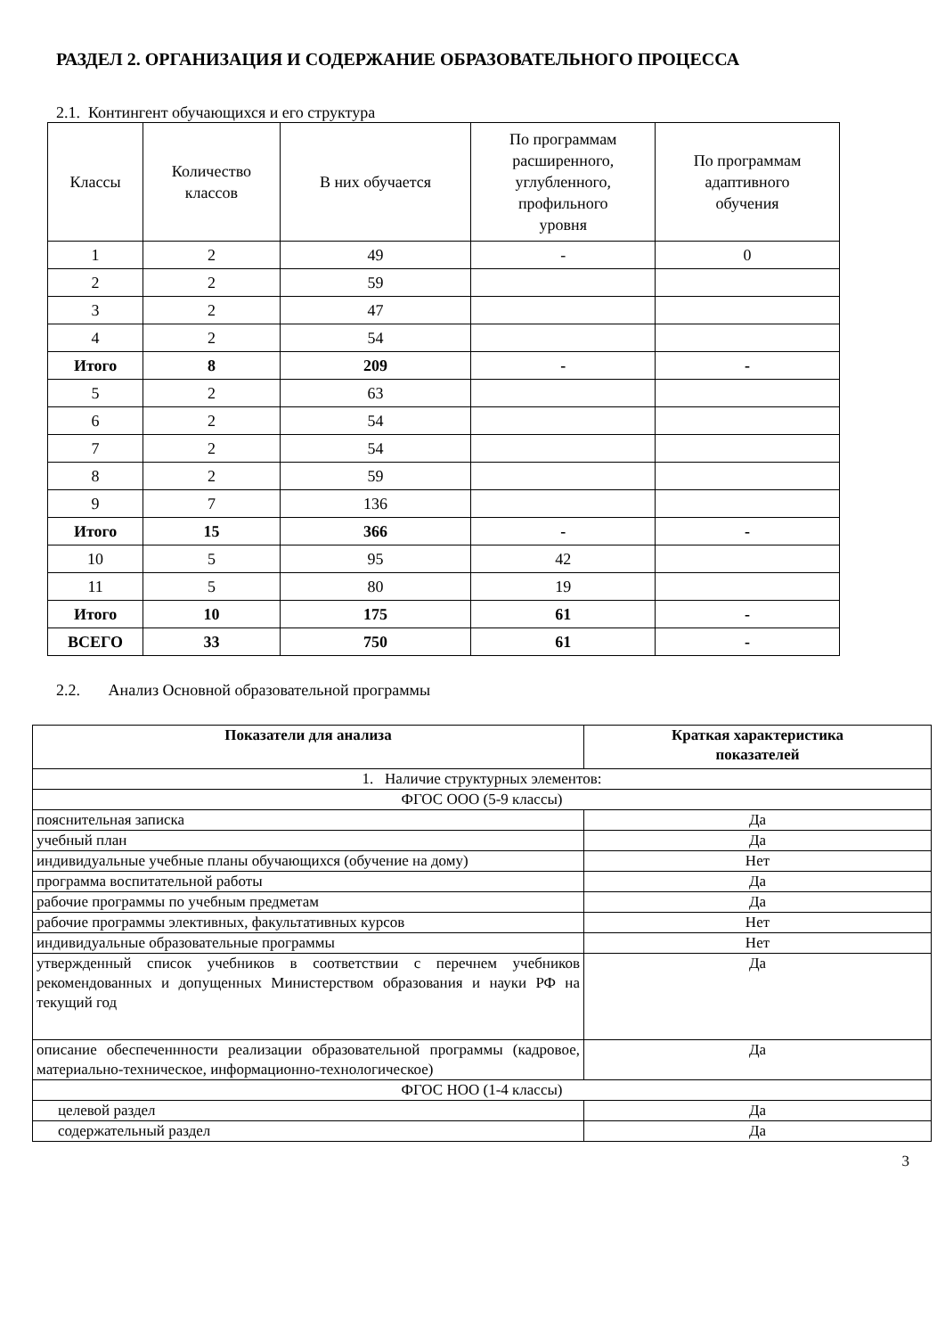РАЗДЕЛ 2. ОРГАНИЗАЦИЯ И СОДЕРЖАНИЕ ОБРАЗОВАТЕЛЬНОГО ПРОЦЕССА
2.1. Контингент обучающихся и его структура
| Классы | Количество классов | В них обучается | По программам расширенного, углубленного, профильного уровня | По программам адаптивного обучения |
| --- | --- | --- | --- | --- |
| 1 | 2 | 49 | - | 0 |
| 2 | 2 | 59 | | |
| 3 | 2 | 47 | | |
| 4 | 2 | 54 | | |
| Итого | 8 | 209 | - | - |
| 5 | 2 | 63 | | |
| 6 | 2 | 54 | | |
| 7 | 2 | 54 | | |
| 8 | 2 | 59 | | |
| 9 | 7 | 136 | | |
| Итого | 15 | 366 | - | - |
| 10 | 5 | 95 | 42 | |
| 11 | 5 | 80 | 19 | |
| Итого | 10 | 175 | 61 | - |
| ВСЕГО | 33 | 750 | 61 | - |
2.2. Анализ Основной образовательной программы
| Показатели для анализа | Краткая характеристика показателей |
| --- | --- |
| 1. Наличие структурных элементов: | |
| ФГОС ООО (5-9 классы) | |
| пояснительная записка | Да |
| учебный план | Да |
| индивидуальные учебные планы обучающихся (обучение на дому) | Нет |
| программа воспитательной работы | Да |
| рабочие программы по учебным предметам | Да |
| рабочие программы элективных, факультативных курсов | Нет |
| индивидуальные образовательные программы | Нет |
| утвержденный список учебников в соответствии с перечнем учебников рекомендованных и допущенных Министерством образования и науки РФ на текущий год | Да |
| описание обеспеченнности реализации образовательной программы (кадровое, материально-техническое, информационно-технологическое) | Да |
| ФГОС НОО (1-4 классы) | |
| целевой раздел | Да |
| содержательный раздел | Да |
3